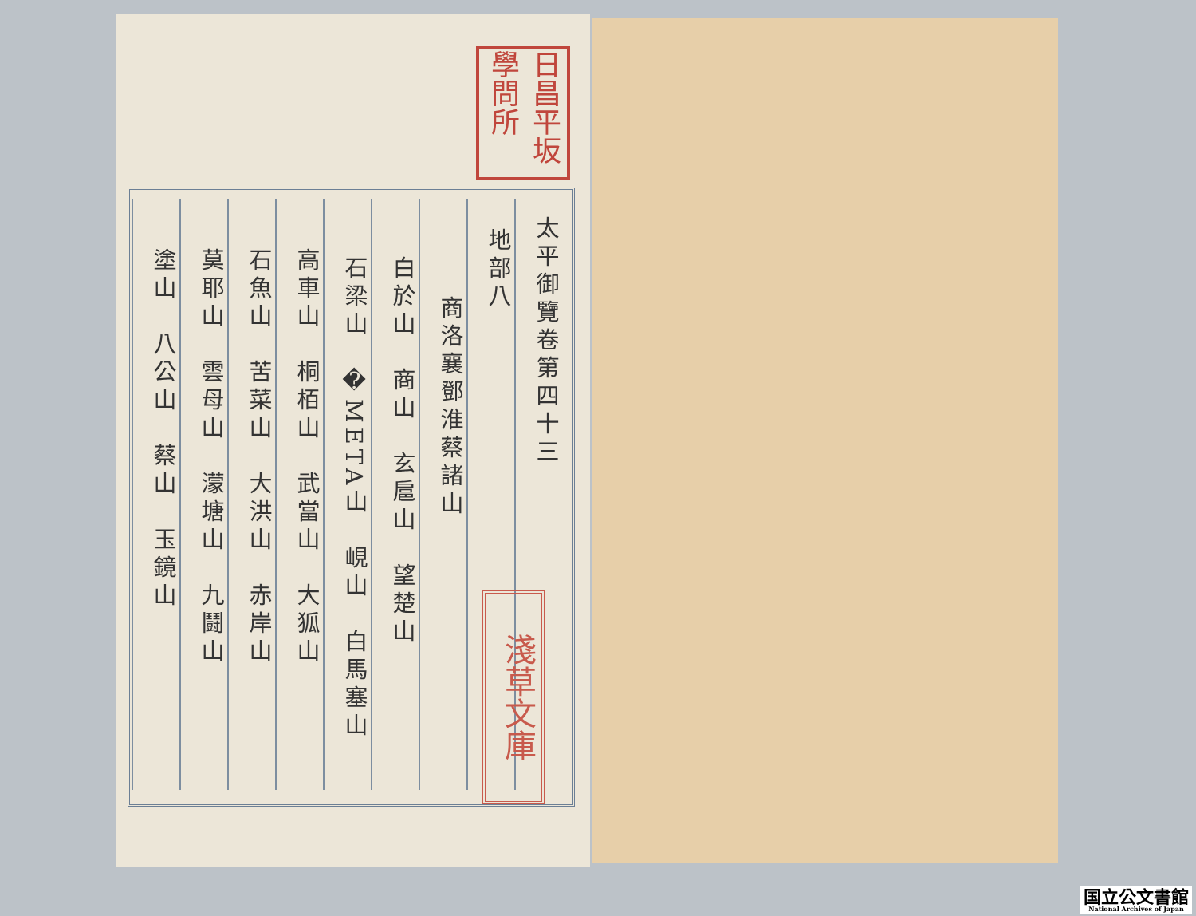日昌平坂學問所
太平御覽卷第四十三
地部八
商洛襄鄧淮蔡諸山
白於山　商山　玄扈山　望楚山
石梁山　�META山　峴山　白馬塞山
高車山　桐栢山　武當山　大狐山
石魚山　苦菜山　大洪山　赤岸山
莫耶山　雲母山　濛塘山　九鬪山
塗山　八公山　蔡山　玉鏡山
淺草文庫
国立公文書館
National Archives of Japan